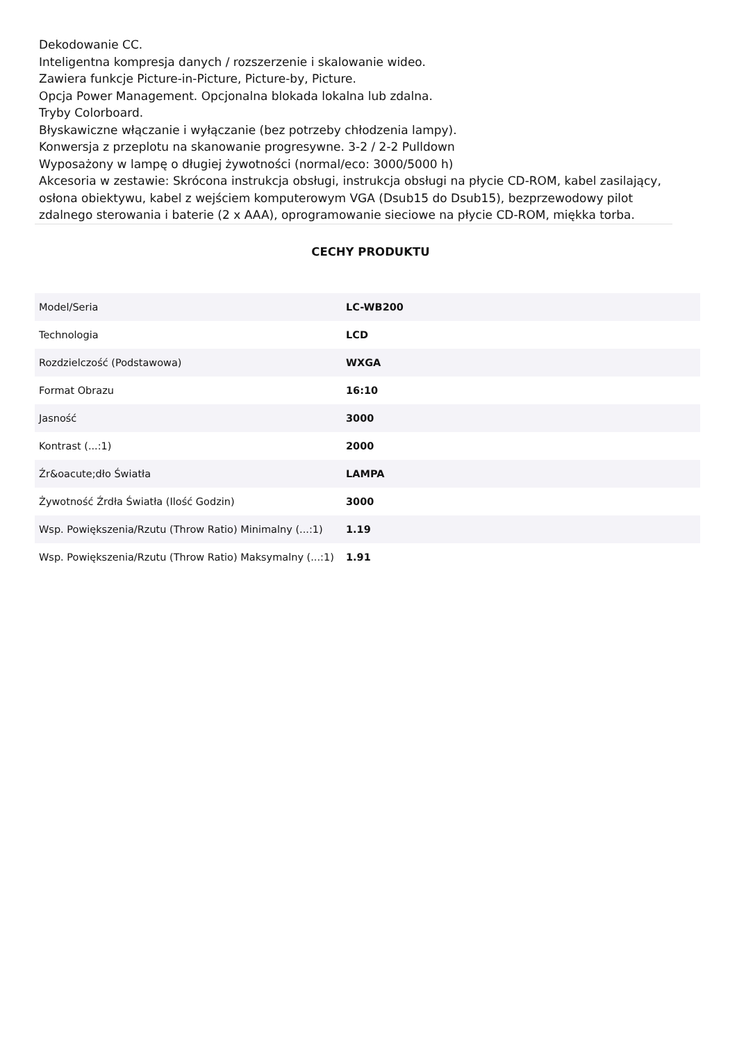Dekodowanie CC.
Inteligentna kompresja danych / rozszerzenie i skalowanie wideo.
Zawiera funkcje Picture-in-Picture, Picture-by, Picture.
Opcja Power Management. Opcjonalna blokada lokalna lub zdalna.
Tryby Colorboard.
Błyskawiczne włączanie i wyłączanie (bez potrzeby chłodzenia lampy).
Konwersja z przeplotu na skanowanie progresywne. 3-2 / 2-2 Pulldown
Wyposażony w lampę o długiej żywotności (normal/eco: 3000/5000 h)
Akcesoria w zestawie: Skrócona instrukcja obsługi, instrukcja obsługi na płycie CD-ROM, kabel zasilający, osłona obiektywu, kabel z wejściem komputerowym VGA (Dsub15 do Dsub15), bezprzewodowy pilot zdalnego sterowania i baterie (2 x AAA), oprogramowanie sieciowe na płycie CD-ROM, miękka torba.
CECHY PRODUKTU
| Model/Seria | LC-WB200 |
| Technologia | LCD |
| Rozdzielczość (Podstawowa) | WXGA |
| Format Obrazu | 16:10 |
| Jasność | 3000 |
| Kontrast (...:1) | 2000 |
| Źr&oacute;dło Światła | LAMPA |
| Żywotność Źrdła Światła (Ilość Godzin) | 3000 |
| Wsp. Powiększenia/Rzutu (Throw Ratio) Minimalny (...:1) | 1.19 |
| Wsp. Powiększenia/Rzutu (Throw Ratio) Maksymalny (...:1) | 1.91 |